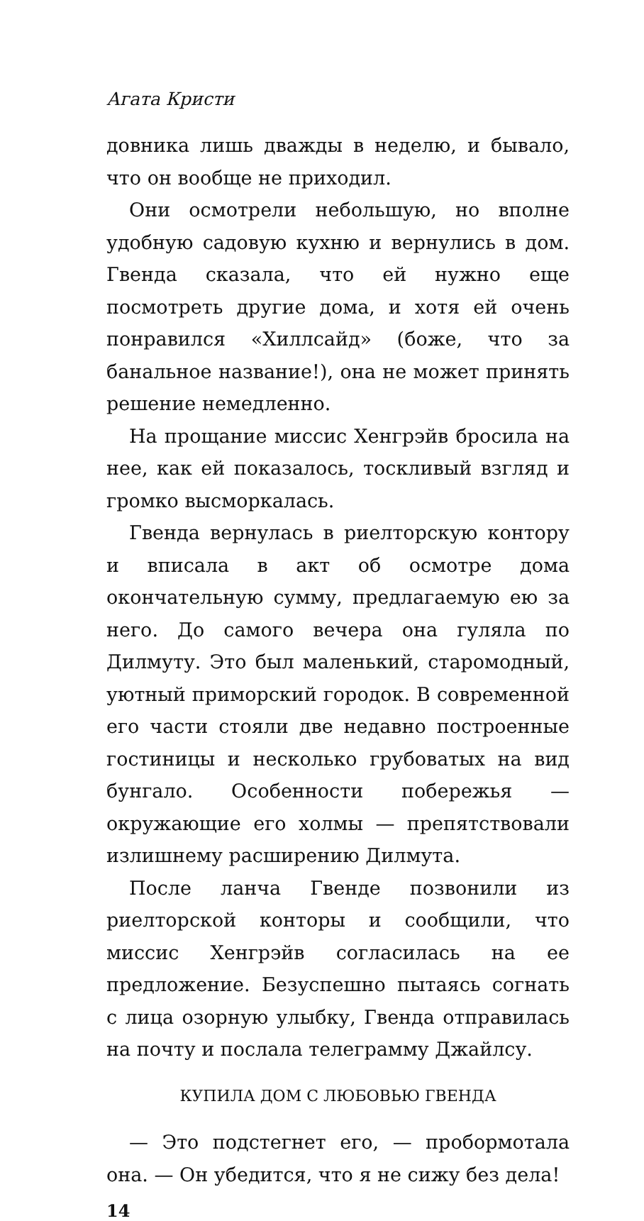Агата Кристи
довника лишь дважды в неделю, и бывало, что он вообще не приходил.
Они осмотрели небольшую, но вполне удобную садовую кухню и вернулись в дом. Гвенда сказала, что ей нужно еще посмотреть другие дома, и хотя ей очень понравился «Хиллсайд» (боже, что за банальное название!), она не может принять решение немедленно.
На прощание миссис Хенгрэйв бросила на нее, как ей показалось, тоскливый взгляд и громко высморкалась.
Гвенда вернулась в риелторскую контору и вписала в акт об осмотре дома окончательную сумму, предлагаемую ею за него. До самого вечера она гуляла по Дилмуту. Это был маленький, старомодный, уютный приморский городок. В современной его части стояли две недавно построенные гостиницы и несколько грубоватых на вид бунгало. Особенности побережья — окружающие его холмы — препятствовали излишнему расширению Дилмута.
После ланча Гвенде позвонили из риелторской конторы и сообщили, что миссис Хенгрэйв согласилась на ее предложение. Безуспешно пытаясь согнать с лица озорную улыбку, Гвенда отправилась на почту и послала телеграмму Джайлсу.
КУПИЛА ДОМ С ЛЮБОВЬЮ ГВЕНДА
— Это подстегнет его, — пробормотала она. — Он убедится, что я не сижу без дела!
14